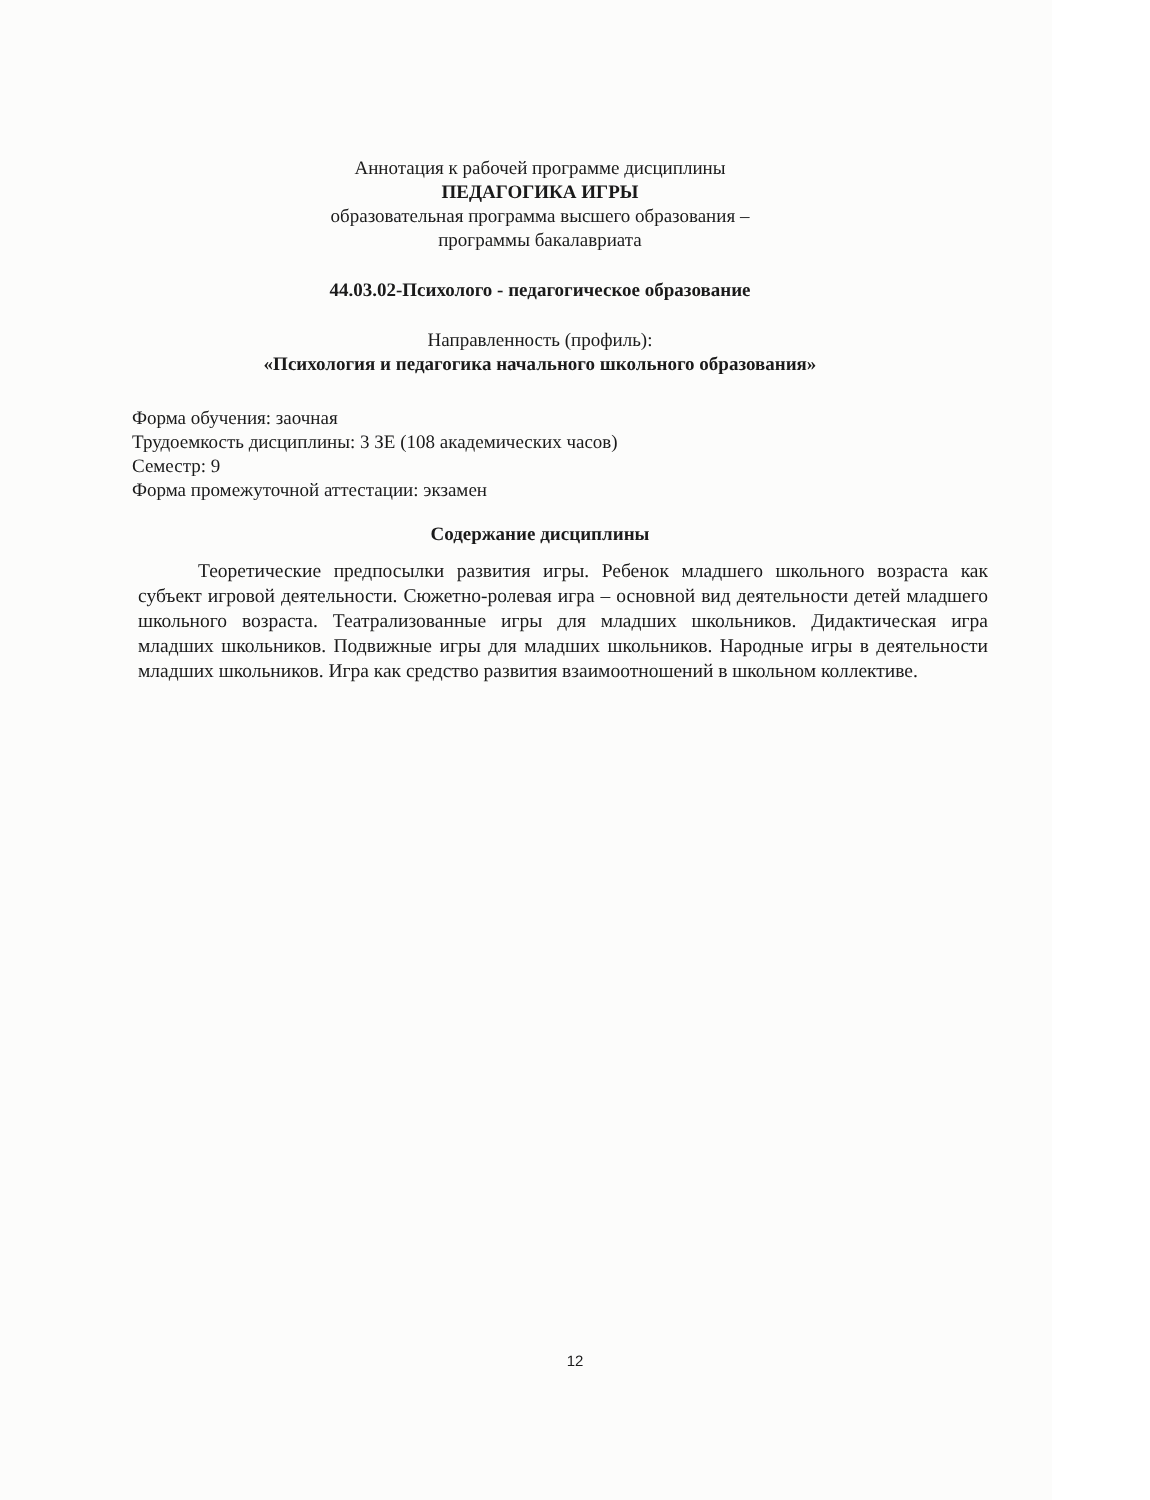Аннотация к рабочей программе дисциплины
ПЕДАГОГИКА ИГРЫ
образовательная программа высшего образования –
программы бакалавриата
44.03.02-Психолого - педагогическое образование
Направленность (профиль):
«Психология и педагогика начального школьного образования»
Форма обучения: заочная
Трудоемкость дисциплины: 3 ЗЕ (108 академических часов)
Семестр: 9
Форма промежуточной аттестации: экзамен
Содержание дисциплины
Теоретические предпосылки развития игры. Ребенок младшего школьного возраста как субъект игровой деятельности. Сюжетно-ролевая игра – основной вид деятельности детей младшего школьного возраста. Театрализованные игры для младших школьников. Дидактическая игра младших школьников. Подвижные игры для младших школьников. Народные игры в деятельности младших школьников. Игра как средство развития взаимоотношений в школьном коллективе.
12